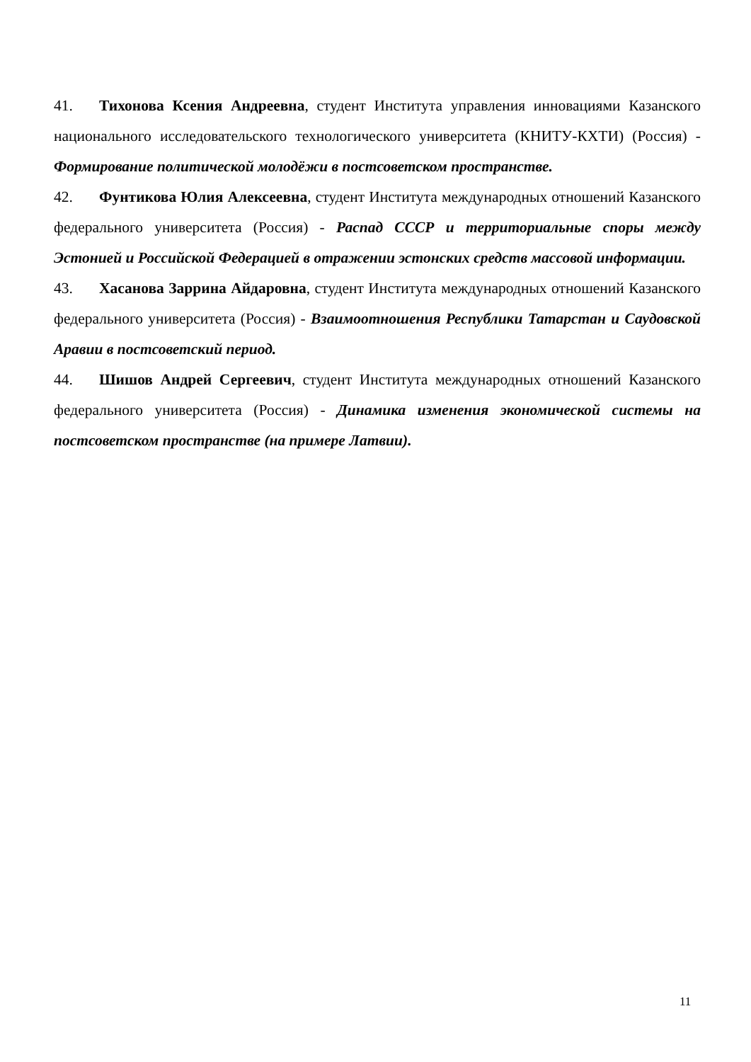41. Тихонова Ксения Андреевна, студент Института управления инновациями Казанского национального исследовательского технологического университета (КНИТУ-КХТИ) (Россия) - Формирование политической молодёжи в постсоветском пространстве.
42. Фунтикова Юлия Алексеевна, студент Института международных отношений Казанского федерального университета (Россия) - Распад СССР и территориальные споры между Эстонией и Российской Федерацией в отражении эстонских средств массовой информации.
43. Хасанова Заррина Айдаровна, студент Института международных отношений Казанского федерального университета (Россия) - Взаимоотношения Республики Татарстан и Саудовской Аравии в постсоветский период.
44. Шишов Андрей Сергеевич, студент Института международных отношений Казанского федерального университета (Россия) - Динамика изменения экономической системы на постсоветском пространстве (на примере Латвии).
11